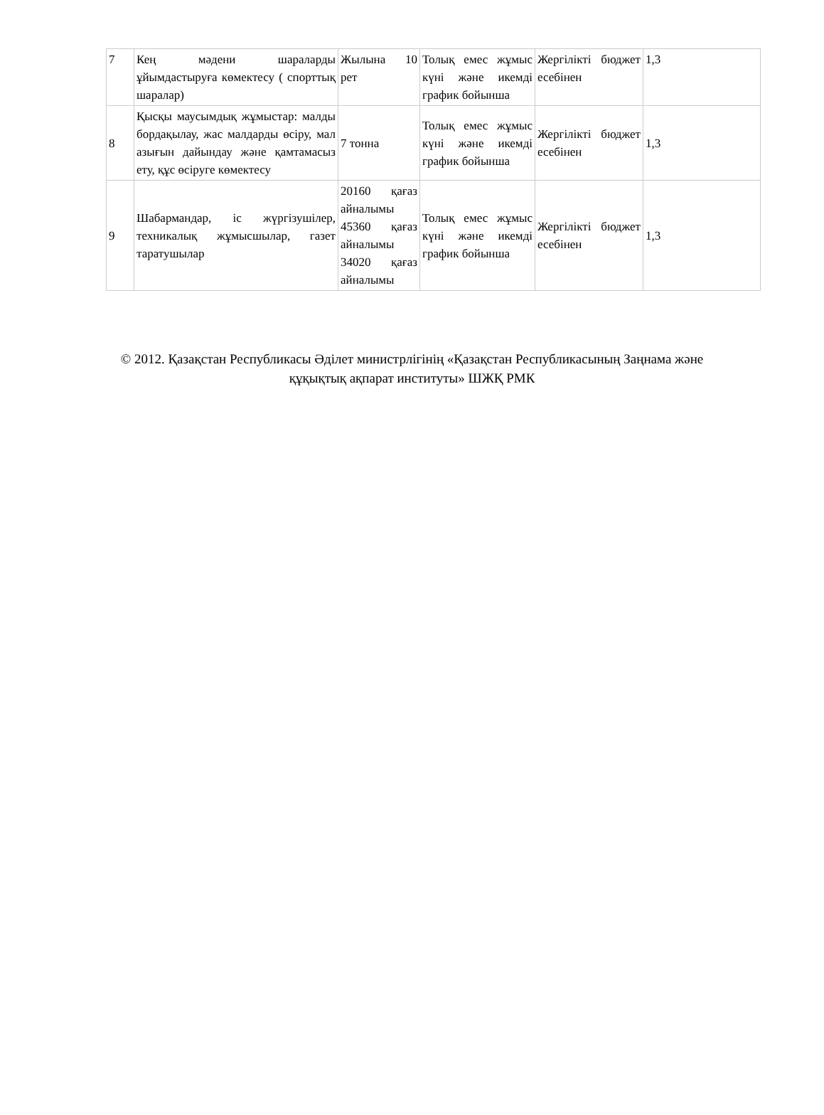| 7 | Кең мәдени шараларды ұйымдастыруға көмектесу ( спорттық шаралар) | Жылына 10 рет | Толық емес жұмыс күні және икемді график бойынша | Жергілікті бюджет есебінен | 1,3 |
| 8 | Қысқы маусымдық жұмыстар: малды бордақылау, жас малдарды өсіру, мал азығын дайындау және қамтамасыз ету, құс өсіруге көмектесу | 7 тонна | Толық емес жұмыс күні және икемді график бойынша | Жергілікті бюджет есебінен | 1,3 |
| 9 | Шабармандар, іс жүргізушілер, техникалық жұмысшылар, газет таратушылар | 20160 қағаз айналымы 45360 қағаз айналымы 34020 қағаз айналымы | Толық емес жұмыс күні және икемді график бойынша | Жергілікті бюджет есебінен | 1,3 |
© 2012. Қазақстан Республикасы Әділет министрлігінің «Қазақстан Республикасының Заңнама және құқықтық ақпарат институты» ШЖҚ РМК